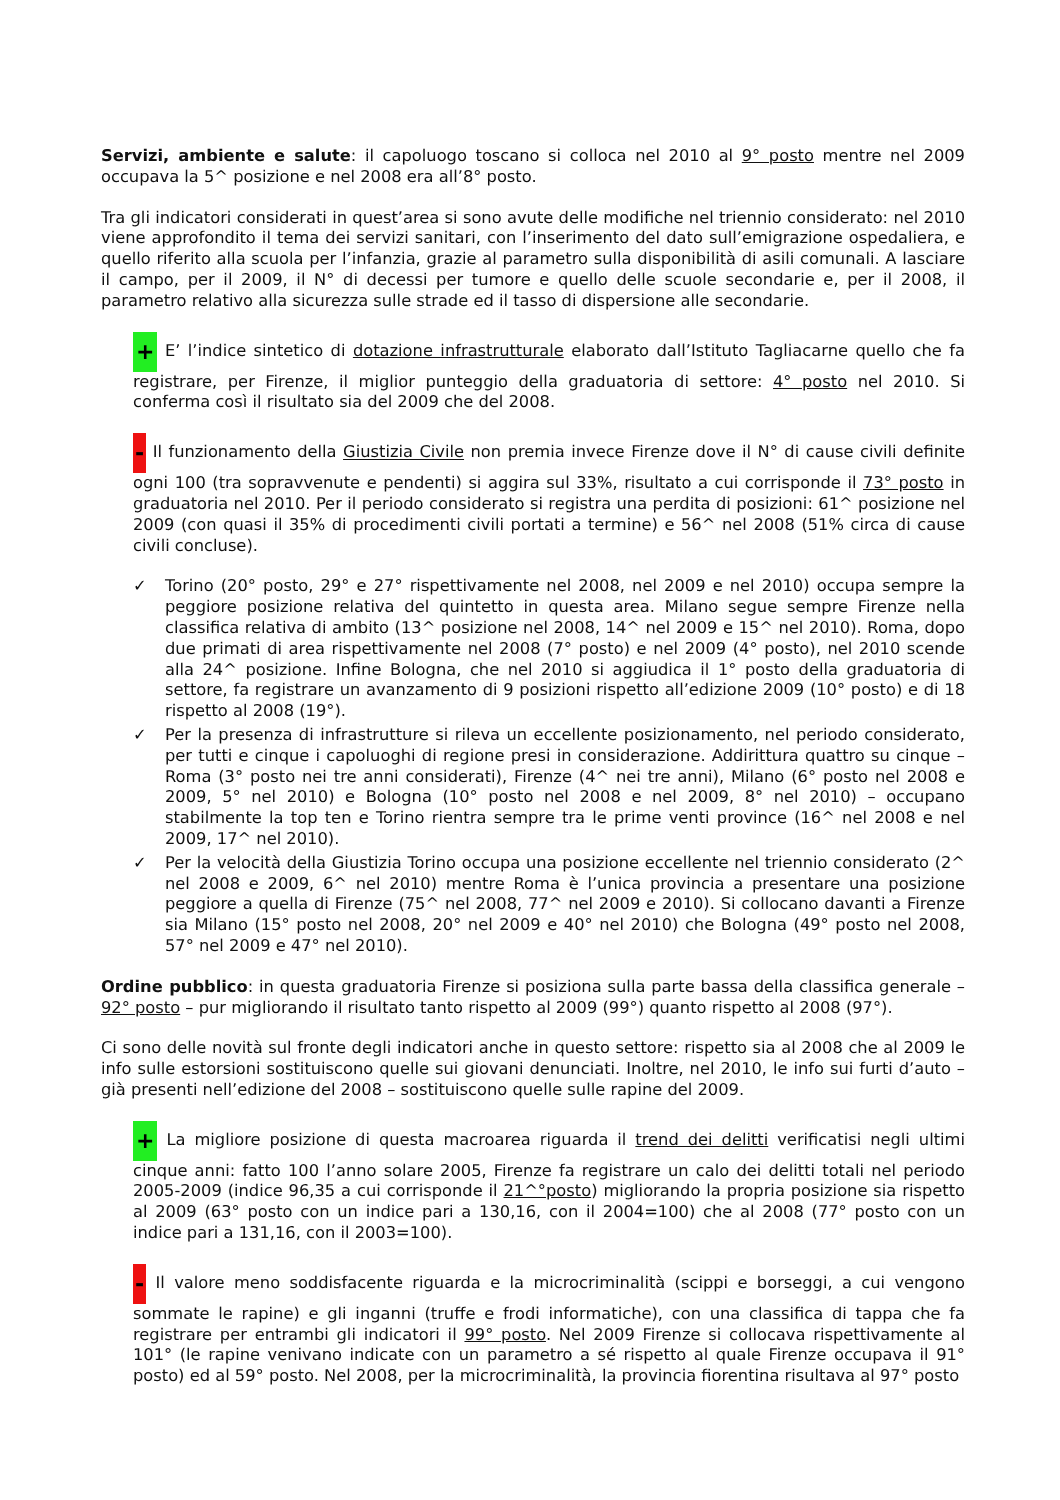Servizi, ambiente e salute: il capoluogo toscano si colloca nel 2010 al 9° posto mentre nel 2009 occupava la 5^ posizione e nel 2008 era all’8° posto.
Tra gli indicatori considerati in quest’area si sono avute delle modifiche nel triennio considerato: nel 2010 viene approfondito il tema dei servizi sanitari, con l’inserimento del dato sull’emigrazione ospedaliera, e quello riferito alla scuola per l’infanzia, grazie al parametro sulla disponibilità di asili comunali. A lasciare il campo, per il 2009, il N° di decessi per tumore e quello delle scuole secondarie e, per il 2008, il parametro relativo alla sicurezza sulle strade ed il tasso di dispersione alle secondarie.
+ E’ l’indice sintetico di dotazione infrastrutturale elaborato dall’Istituto Tagliacarne quello che fa registrare, per Firenze, il miglior punteggio della graduatoria di settore: 4° posto nel 2010. Si conferma così il risultato sia del 2009 che del 2008.
- Il funzionamento della Giustizia Civile non premia invece Firenze dove il N° di cause civili definite ogni 100 (tra sopravvenute e pendenti) si aggira sul 33%, risultato a cui corrisponde il 73° posto in graduatoria nel 2010. Per il periodo considerato si registra una perdita di posizioni: 61^ posizione nel 2009 (con quasi il 35% di procedimenti civili portati a termine) e 56^ nel 2008 (51% circa di cause civili concluse).
✓ Torino (20° posto, 29° e 27° rispettivamente nel 2008, nel 2009 e nel 2010) occupa sempre la peggiore posizione relativa del quintetto in questa area. Milano segue sempre Firenze nella classifica relativa di ambito (13^ posizione nel 2008, 14^ nel 2009 e 15^ nel 2010). Roma, dopo due primati di area rispettivamente nel 2008 (7° posto) e nel 2009 (4° posto), nel 2010 scende alla 24^ posizione. Infine Bologna, che nel 2010 si aggiudica il 1° posto della graduatoria di settore, fa registrare un avanzamento di 9 posizioni rispetto all’edizione 2009 (10° posto) e di 18 rispetto al 2008 (19°).
✓ Per la presenza di infrastrutture si rileva un eccellente posizionamento, nel periodo considerato, per tutti e cinque i capoluoghi di regione presi in considerazione. Addirittura quattro su cinque – Roma (3° posto nei tre anni considerati), Firenze (4^ nei tre anni), Milano (6° posto nel 2008 e 2009, 5° nel 2010) e Bologna (10° posto nel 2008 e nel 2009, 8° nel 2010) – occupano stabilmente la top ten e Torino rientra sempre tra le prime venti province (16^ nel 2008 e nel 2009, 17^ nel 2010).
✓ Per la velocità della Giustizia Torino occupa una posizione eccellente nel triennio considerato (2^ nel 2008 e 2009, 6^ nel 2010) mentre Roma è l’unica provincia a presentare una posizione peggiore a quella di Firenze (75^ nel 2008, 77^ nel 2009 e 2010). Si collocano davanti a Firenze sia Milano (15° posto nel 2008, 20° nel 2009 e 40° nel 2010) che Bologna (49° posto nel 2008, 57° nel 2009 e 47° nel 2010).
Ordine pubblico: in questa graduatoria Firenze si posiziona sulla parte bassa della classifica generale – 92° posto – pur migliorando il risultato tanto rispetto al 2009 (99°) quanto rispetto al 2008 (97°).
Ci sono delle novità sul fronte degli indicatori anche in questo settore: rispetto sia al 2008 che al 2009 le info sulle estorsioni sostituiscono quelle sui giovani denunciati. Inoltre, nel 2010, le info sui furti d’auto – già presenti nell’edizione del 2008 – sostituiscono quelle sulle rapine del 2009.
+ La migliore posizione di questa macroarea riguarda il trend dei delitti verificatisi negli ultimi cinque anni: fatto 100 l’anno solare 2005, Firenze fa registrare un calo dei delitti totali nel periodo 2005-2009 (indice 96,35 a cui corrisponde il 21^°posto) migliorando la propria posizione sia rispetto al 2009 (63° posto con un indice pari a 130,16, con il 2004=100) che al 2008 (77° posto con un indice pari a 131,16, con il 2003=100).
- Il valore meno soddisfacente riguarda e la microcriminalità (scippi e borseggi, a cui vengono sommate le rapine) e gli inganni (truffe e frodi informatiche), con una classifica di tappa che fa registrare per entrambi gli indicatori il 99° posto. Nel 2009 Firenze si collocava rispettivamente al 101° (le rapine venivano indicate con un parametro a sé rispetto al quale Firenze occupava il 91° posto) ed al 59° posto. Nel 2008, per la microcriminalità, la provincia fiorentina risultava al 97° posto